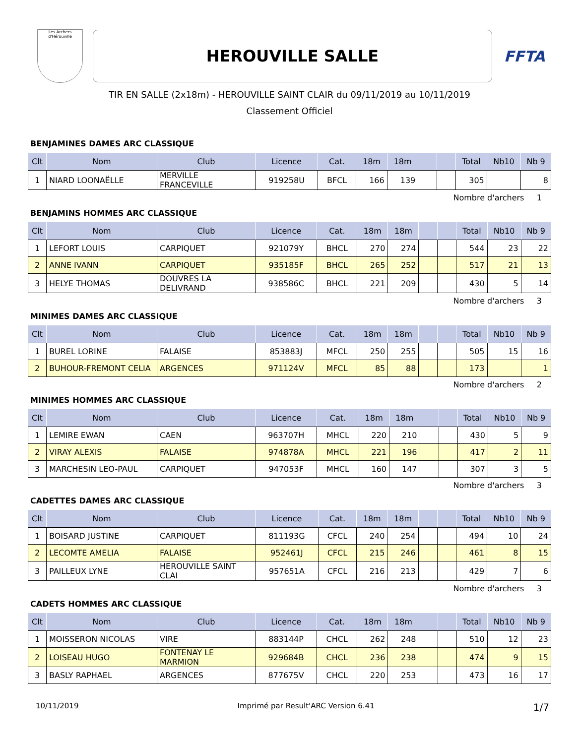Les Archers d'Hérouville
HEROUVILLE SALLE
FFTA
TIR EN SALLE (2x18m) - HEROUVILLE SAINT CLAIR du 09/11/2019 au 10/11/2019
Classement Officiel
BENJAMINES DAMES ARC CLASSIQUE
| Clt | Nom | Club | Licence | Cat. | 18m | 18m | | | Total | Nb10 | Nb 9 |
| --- | --- | --- | --- | --- | --- | --- | --- | --- | --- | --- | --- |
| 1 | NIARD LOONAËLLE | MERVILLE FRANCEVILLE | 919258U | BFCL | 166 | 139 | | | 305 | | 8 |
Nombre d'archers 1
BENJAMINS HOMMES ARC CLASSIQUE
| Clt | Nom | Club | Licence | Cat. | 18m | 18m | | | Total | Nb10 | Nb 9 |
| --- | --- | --- | --- | --- | --- | --- | --- | --- | --- | --- | --- |
| 1 | LEFORT LOUIS | CARPIQUET | 921079Y | BHCL | 270 | 274 | | | 544 | 23 | 22 |
| 2 | ANNE IVANN | CARPIQUET | 935185F | BHCL | 265 | 252 | | | 517 | 21 | 13 |
| 3 | HELYE THOMAS | DOUVRES LA DELIVRAND | 938586C | BHCL | 221 | 209 | | | 430 | 5 | 14 |
Nombre d'archers 3
MINIMES DAMES ARC CLASSIQUE
| Clt | Nom | Club | Licence | Cat. | 18m | 18m | | | Total | Nb10 | Nb 9 |
| --- | --- | --- | --- | --- | --- | --- | --- | --- | --- | --- | --- |
| 1 | BUREL LORINE | FALAISE | 853883J | MFCL | 250 | 255 | | | 505 | 15 | 16 |
| 2 | BUHOUR-FREMONT CELIA | ARGENCES | 971124V | MFCL | 85 | 88 | | | 173 | | 1 |
Nombre d'archers 2
MINIMES HOMMES ARC CLASSIQUE
| Clt | Nom | Club | Licence | Cat. | 18m | 18m | | | Total | Nb10 | Nb 9 |
| --- | --- | --- | --- | --- | --- | --- | --- | --- | --- | --- | --- |
| 1 | LEMIRE EWAN | CAEN | 963707H | MHCL | 220 | 210 | | | 430 | 5 | 9 |
| 2 | VIRAY ALEXIS | FALAISE | 974878A | MHCL | 221 | 196 | | | 417 | 2 | 11 |
| 3 | MARCHESIN LEO-PAUL | CARPIQUET | 947053F | MHCL | 160 | 147 | | | 307 | 3 | 5 |
Nombre d'archers 3
CADETTES DAMES ARC CLASSIQUE
| Clt | Nom | Club | Licence | Cat. | 18m | 18m | | | Total | Nb10 | Nb 9 |
| --- | --- | --- | --- | --- | --- | --- | --- | --- | --- | --- | --- |
| 1 | BOISARD JUSTINE | CARPIQUET | 811193G | CFCL | 240 | 254 | | | 494 | 10 | 24 |
| 2 | LECOMTE AMELIA | FALAISE | 952461J | CFCL | 215 | 246 | | | 461 | 8 | 15 |
| 3 | PAILLEUX LYNE | HEROUVILLE SAINT CLAI | 957651A | CFCL | 216 | 213 | | | 429 | 7 | 6 |
Nombre d'archers 3
CADETS HOMMES ARC CLASSIQUE
| Clt | Nom | Club | Licence | Cat. | 18m | 18m | | | Total | Nb10 | Nb 9 |
| --- | --- | --- | --- | --- | --- | --- | --- | --- | --- | --- | --- |
| 1 | MOISSERON NICOLAS | VIRE | 883144P | CHCL | 262 | 248 | | | 510 | 12 | 23 |
| 2 | LOISEAU HUGO | FONTENAY LE MARMION | 929684B | CHCL | 236 | 238 | | | 474 | 9 | 15 |
| 3 | BASLY RAPHAEL | ARGENCES | 877675V | CHCL | 220 | 253 | | | 473 | 16 | 17 |
10/11/2019 Imprimé par Result'ARC Version 6.41 1/7